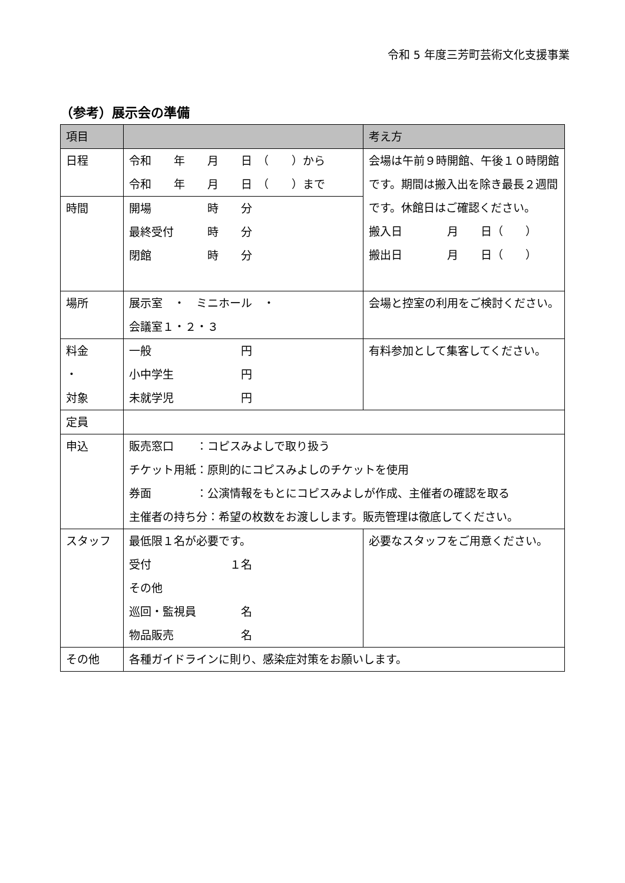令和 5 年度三芳町芸術文化支援事業
（参考）展示会の準備
| 項目 | | 考え方 |
| --- | --- | --- |
| 日程 | 令和 年 月 日 （ ）から 令和 年 月 日 （ ）まで | 会場は午前９時開館、午後１０時閉館です。期間は搬入出を除き最長２週間です。休館日はご確認ください。 搬入日 月 日（ ） 搬出日 月 日（ ） |
| 時間 | 開場 時 分 最終受付 時 分 閉館 時 分 | |
| 場所 | 展示室 ・ ミニホール ・ 会議室１・２・３ | 会場と控室の利用をご検討ください。 |
| 料金 ・ 対象 | 一般 円 小中学生 円 未就学児 円 | 有料参加として集客してください。 |
| 定員 | | |
| 申込 | 販売窓口 ：コピスみよしで取り扱う チケット用紙：原則的にコピスみよしのチケットを使用 券面 ：公演情報をもとにコピスみよしが作成、主催者の確認を取る 主催者の持ち分：希望の枚数をお渡しします。販売管理は徹底してください。 | |
| スタッフ | 最低限１名が必要です。 受付 １名 その他 巡回・監視員 名 物品販売 名 | 必要なスタッフをご用意ください。 |
| その他 | 各種ガイドラインに則り、感染症対策をお願いします。 | |